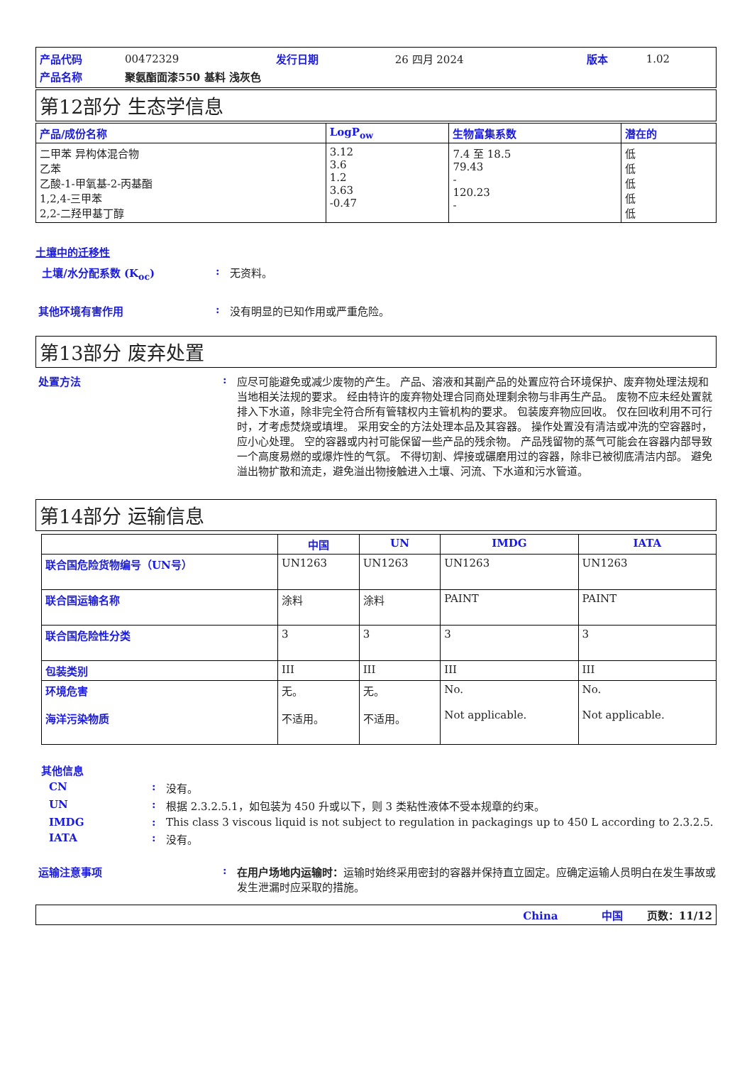| 产品代码 | 00472329 | 发行日期 | 26 四月 2024 | 版本 | 1.02 |
| 产品名称 | 聚氨酯面漆550 基料 浅灰色 | | | | |
第12部分 生态学信息
| 产品/成份名称 | LogP<sub>ow</sub> | 生物富集系数 | 潜在的 |
| --- | --- | --- | --- |
| 二甲苯 异构体混合物 乙苯 乙酸-1-甲氧基-2-丙基酯 1,2,4-三甲苯 2,2-二羟甲基丁醇 | 3.12 3.6 1.2 3.63 -0.47 | 7.4 至 18.5 79.43 - 120.23 - | 低 低 低 低 低 |
土壤中的迁移性
土壤/水分配系数 (K<sub>oc</sub>) : 无资料。
其他环境有害作用 : 没有明显的已知作用或严重危险。
第13部分 废弃处置
处置方法 : 应尽可能避免或减少废物的产生。 产品、溶液和其副产品的处置应符合环境保护、废弃物处理法规和当地相关法规的要求。 经由特许的废弃物处理合同商处理剩余物与非再生产品。 废物不应未经处置就排入下水道，除非完全符合所有管辖权内主管机构的要求。 包装废弃物应回收。 仅在回收利用不可行时，才考虑焚烧或填埋。 采用安全的方法处理本品及其容器。 操作处置没有清洁或冲洗的空容器时，应小心处理。 空的容器或内衬可能保留一些产品的残余物。 产品残留物的蒸气可能会在容器内部导致一个高度易燃的或爆炸性的气氛。 不得切割、焊接或碾磨用过的容器，除非已被彻底清洁内部。 避免溢出物扩散和流走，避免溢出物接触进入土壤、河流、下水道和污水管道。
第14部分 运输信息
| | 中国 | UN | IMDG | IATA |
| --- | --- | --- | --- | --- |
| 联合国危险货物编号（UN号） | UN1263 | UN1263 | UN1263 | UN1263 |
| 联合国运输名称 | 涂料 | 涂料 | PAINT | PAINT |
| 联合国危险性分类 | 3 | 3 | 3 | 3 |
| 包装类别 | III | III | III | III |
| 环境危害 海洋污染物质 | 无。 不适用。 | 无。 不适用。 | No. Not applicable. | No. Not applicable. |
其他信息
CN : 没有。
UN : 根据 2.3.2.5.1，如包装为 450 升或以下，则 3 类粘性液体不受本规章的约束。
IMDG : This class 3 viscous liquid is not subject to regulation in packagings up to 450 L according to 2.3.2.5.
IATA : 没有。
运输注意事项 : 在用户场地内运输时：运输时始终采用密封的容器并保持直立固定。应确定运输人员明白在发生事故或发生泄漏时应采取的措施。
China 中国 页数：11/12